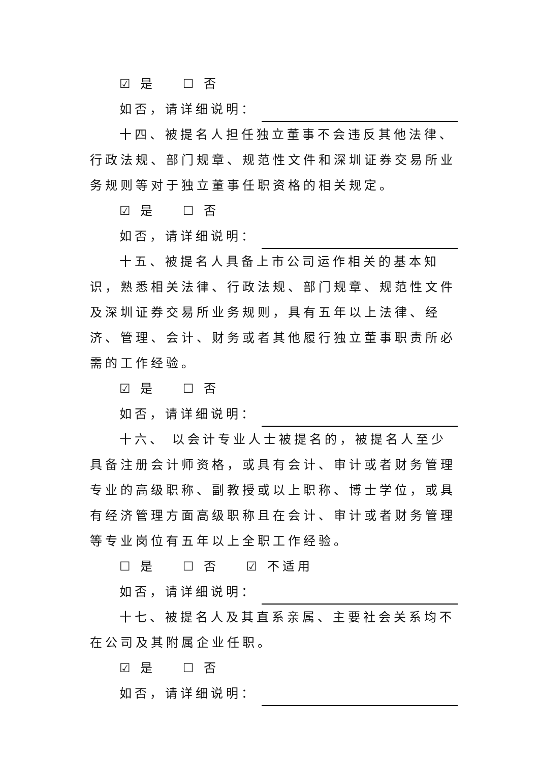☑ 是 ☐ 否
如否，请详细说明：
十四、被提名人担任独立董事不会违反其他法律、行政法规、部门规章、规范性文件和深圳证券交易所业务规则等对于独立董事任职资格的相关规定。
☑ 是 ☐ 否
如否，请详细说明：
十五、被提名人具备上市公司运作相关的基本知识，熟悉相关法律、行政法规、部门规章、规范性文件及深圳证券交易所业务规则，具有五年以上法律、经济、管理、会计、财务或者其他履行独立董事职责所必需的工作经验。
☑ 是 ☐ 否
如否，请详细说明：
十六、 以会计专业人士被提名的，被提名人至少具备注册会计师资格，或具有会计、审计或者财务管理专业的高级职称、副教授或以上职称、博士学位，或具有经济管理方面高级职称且在会计、审计或者财务管理等专业岗位有五年以上全职工作经验。
☐ 是 ☐ 否 ☑ 不适用
如否，请详细说明：
十七、被提名人及其直系亲属、主要社会关系均不在公司及其附属企业任职。
☑ 是 ☐ 否
如否，请详细说明：